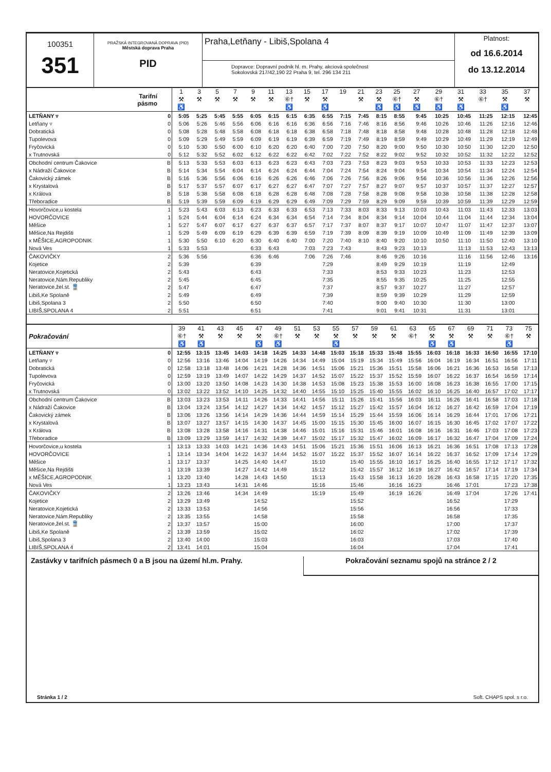100351
351
PRAŽSKÁ INTEGROVANÁ DOPRAVA (PID)
Městská doprava Praha
PID
Praha,Letňany - Libiš,Spolana 4
Dopravce: Dopravní podnik hl. m. Prahy, akciová společnost
Sokolovská 217/42,190 22 Praha 9, tel. 296 134 211
Platnost:
od 16.6.2014
do 13.12.2014
| Tarifní pásmo | | 1 | 3 | 5 | 7 | 9 | 11 | 13 | 15 | 17 | 19 | 21 | 23 | 25 | 27 | 29 | 31 | 33 | 35 | 37 |
| | | ⚒ | ⚒ | ⚒ | ⚒ | ⚒ | ⚒ | ⑥† | ⚒ | ⚒ | | ⚒ | ⚒ | ⑥† | ⚒ | ⑥† | ⚒ | ⑥† | ⚒ | ⚒ |
| | | ♿ | | | | | | ♿ | | ♿ | | | ♿ | ♿ | ♿ | ♿ | ♿ | | ♿ | |
| LETŇANY ▿ | 0 | 5:05 | 5:25 | 5:45 | 5:55 | 6:05 | 6:15 | 6:15 | 6:35 | 6:55 | 7:15 | 7:45 | 8:15 | 8:55 | 9:45 | 10:25 | 10:45 | 11:25 | 12:15 | 12:45 |
| Letňany ▿ | 0 | 5:06 | 5:26 | 5:46 | 5:56 | 6:06 | 6:16 | 6:16 | 6:36 | 6:56 | 7:16 | 7:46 | 8:16 | 8:56 | 9:46 | 10:26 | 10:46 | 11:26 | 12:16 | 12:46 |
| Dobratická | 0 | 5:08 | 5:28 | 5:48 | 5:58 | 6:08 | 6:18 | 6:18 | 6:38 | 6:58 | 7:18 | 7:48 | 8:18 | 8:58 | 9:48 | 10:28 | 10:48 | 11:28 | 12:18 | 12:48 |
| Tupolevova | 0 | 5:09 | 5:29 | 5:49 | 5:59 | 6:09 | 6:19 | 6:19 | 6:39 | 6:59 | 7:19 | 7:49 | 8:19 | 8:59 | 9:49 | 10:29 | 10:49 | 11:29 | 12:19 | 12:49 |
| Fryčovická | 0 | 5:10 | 5:30 | 5:50 | 6:00 | 6:10 | 6:20 | 6:20 | 6:40 | 7:00 | 7:20 | 7:50 | 8:20 | 9:00 | 9:50 | 10:30 | 10:50 | 11:30 | 12:20 | 12:50 |
| x Trutnovská | 0 | 5:12 | 5:32 | 5:52 | 6:02 | 6:12 | 6:22 | 6:22 | 6:42 | 7:02 | 7:22 | 7:52 | 8:22 | 9:02 | 9:52 | 10:32 | 10:52 | 11:32 | 12:22 | 12:52 |
| Obchodní centrum Čakovice | B | 5:13 | 5:33 | 5:53 | 6:03 | 6:13 | 6:23 | 6:23 | 6:43 | 7:03 | 7:23 | 7:53 | 8:23 | 9:03 | 9:53 | 10:33 | 10:53 | 11:33 | 12:23 | 12:53 |
| x Nádraží Čakovice | B | 5:14 | 5:34 | 5:54 | 6:04 | 6:14 | 6:24 | 6:24 | 6:44 | 7:04 | 7:24 | 7:54 | 8:24 | 9:04 | 9:54 | 10:34 | 10:54 | 11:34 | 12:24 | 12:54 |
| Čakovický zámek | B | 5:16 | 5:36 | 5:56 | 6:06 | 6:16 | 6:26 | 6:26 | 6:46 | 7:06 | 7:26 | 7:56 | 8:26 | 9:06 | 9:56 | 10:36 | 10:56 | 11:36 | 12:26 | 12:56 |
| x Krystalová | B | 5:17 | 5:37 | 5:57 | 6:07 | 6:17 | 6:27 | 6:27 | 6:47 | 7:07 | 7:27 | 7:57 | 8:27 | 9:07 | 9:57 | 10:37 | 10:57 | 11:37 | 12:27 | 12:57 |
| x Králova | B | 5:18 | 5:38 | 5:58 | 6:08 | 6:18 | 6:28 | 6:28 | 6:48 | 7:08 | 7:28 | 7:58 | 8:28 | 9:08 | 9:58 | 10:38 | 10:58 | 11:38 | 12:28 | 12:58 |
| Třeboradice | B | 5:19 | 5:39 | 5:59 | 6:09 | 6:19 | 6:29 | 6:29 | 6:49 | 7:09 | 7:29 | 7:59 | 8:29 | 9:09 | 9:59 | 10:39 | 10:59 | 11:39 | 12:29 | 12:59 |
| Hovorčovice,u kostela | 1 | 5:23 | 5:43 | 6:03 | 6:13 | 6:23 | 6:33 | 6:33 | 6:53 | 7:13 | 7:33 | 8:03 | 8:33 | 9:13 | 10:03 | 10:43 | 11:03 | 11:43 | 12:33 | 13:03 |
| HOVORČOVICE | 1 | 5:24 | 5:44 | 6:04 | 6:14 | 6:24 | 6:34 | 6:34 | 6:54 | 7:14 | 7:34 | 8:04 | 8:34 | 9:14 | 10:04 | 10:44 | 11:04 | 11:44 | 12:34 | 13:04 |
| Měšice | 1 | 5:27 | 5:47 | 6:07 | 6:17 | 6:27 | 6:37 | 6:37 | 6:57 | 7:17 | 7:37 | 8:07 | 8:37 | 9:17 | 10:07 | 10:47 | 11:07 | 11:47 | 12:37 | 13:07 |
| Měšice,Na Rejdišti | 1 | 5:29 | 5:49 | 6:09 | 6:19 | 6:29 | 6:39 | 6:39 | 6:59 | 7:19 | 7:39 | 8:09 | 8:39 | 9:19 | 10:09 | 10:49 | 11:09 | 11:49 | 12:39 | 13:09 |
| x MĚŠICE,AGROPODNIK | 1 | 5:30 | 5:50 | 6:10 | 6:20 | 6:30 | 6:40 | 6:40 | 7:00 | 7:20 | 7:40 | 8:10 | 8:40 | 9:20 | 10:10 | 10:50 | 11:10 | 11:50 | 12:40 | 13:10 |
| Nová Ves | 1 | 5:33 | 5:53 | | | 6:33 | 6:43 | | 7:03 | 7:23 | 7:43 | | 8:43 | 9:23 | 10:13 | | 11:13 | 11:53 | 12:43 | 13:13 |
| ČAKOVIČKY | 2 | 5:36 | 5:56 | | | 6:36 | 6:46 | | 7:06 | 7:26 | 7:46 | | 8:46 | 9:26 | 10:16 | | 11:16 | 11:56 | 12:46 | 13:16 |
| Kojetice | 2 | 5:39 | | | | 6:39 | | | | 7:29 | | | 8:49 | 9:29 | 10:19 | | 11:19 | | 12:49 | |
| Neratovice,Kojetická | 2 | 5:43 | | | | 6:43 | | | | 7:33 | | | 8:53 | 9:33 | 10:23 | | 11:23 | | 12:53 | |
| Neratovice,Nám.Republiky | 2 | 5:45 | | | | 6:45 | | | | 7:35 | | | 8:55 | 9:35 | 10:25 | | 11:25 | | 12:55 | |
| Neratovice,žel.st. 🚆 | 2 | 5:47 | | | | 6:47 | | | | 7:37 | | | 8:57 | 9:37 | 10:27 | | 11:27 | | 12:57 | |
| Libiš,Ke Spolaně | 2 | 5:49 | | | | 6:49 | | | | 7:39 | | | 8:59 | 9:39 | 10:29 | | 11:29 | | 12:59 | |
| Libiš,Spolana 3 | 2 | 5:50 | | | | 6:50 | | | | 7:40 | | | 9:00 | 9:40 | 10:30 | | 11:30 | | 13:00 | |
| LIBIŠ,SPOLANA 4 | 2 | 5:51 | | | | 6:51 | | | | 7:41 | | | 9:01 | 9:41 | 10:31 | | 11:31 | | 13:01 | |
| Pokračování | | 39 | 41 | 43 | 45 | 47 | 49 | 51 | 53 | 55 | 57 | 59 | 61 | 63 | 65 | 67 | 69 | 71 | 73 | 75 |
| | | ⑥† | ⚒ | ⚒ | ⚒ | ⚒ | ⑥† | ⚒ | ⚒ | ⚒ | ⚒ | ⚒ | ⚒ | ⑥† | ⚒ | ⚒ | ⚒ | ⚒ | ⑥† | ⚒ |
| | | ♿ | ♿ | | | ♿ | ♿ | | | ♿ | | | | | ♿ | ♿ | | | ♿ | |
| LETŇANY ▿ | 0 | 12:55 | 13:15 | 13:45 | 14:03 | 14:18 | 14:25 | 14:33 | 14:48 | 15:03 | 15:18 | 15:33 | 15:48 | 15:55 | 16:03 | 16:18 | 16:33 | 16:50 | 16:55 | 17:10 |
| Letňany ▿ | 0 | 12:56 | 13:16 | 13:46 | 14:04 | 14:19 | 14:26 | 14:34 | 14:49 | 15:04 | 15:19 | 15:34 | 15:49 | 15:56 | 16:04 | 16:19 | 16:34 | 16:51 | 16:56 | 17:11 |
| Dobratická | 0 | 12:58 | 13:18 | 13:48 | 14:06 | 14:21 | 14:28 | 14:36 | 14:51 | 15:06 | 15:21 | 15:36 | 15:51 | 15:58 | 16:06 | 16:21 | 16:36 | 16:53 | 16:58 | 17:13 |
| Tupolevova | 0 | 12:59 | 13:19 | 13:49 | 14:07 | 14:22 | 14:29 | 14:37 | 14:52 | 15:07 | 15:22 | 15:37 | 15:52 | 15:59 | 16:07 | 16:22 | 16:37 | 16:54 | 16:59 | 17:14 |
| Fryčovická | 0 | 13:00 | 13:20 | 13:50 | 14:08 | 14:23 | 14:30 | 14:38 | 14:53 | 15:08 | 15:23 | 15:38 | 15:53 | 16:00 | 16:08 | 16:23 | 16:38 | 16:55 | 17:00 | 17:15 |
| x Trutnovská | 0 | 13:02 | 13:22 | 13:52 | 14:10 | 14:25 | 14:32 | 14:40 | 14:55 | 15:10 | 15:25 | 15:40 | 15:55 | 16:02 | 16:10 | 16:25 | 16:40 | 16:57 | 17:02 | 17:17 |
| Obchodní centrum Čakovice | B | 13:03 | 13:23 | 13:53 | 14:11 | 14:26 | 14:33 | 14:41 | 14:56 | 15:11 | 15:26 | 15:41 | 15:56 | 16:03 | 16:11 | 16:26 | 16:41 | 16:58 | 17:03 | 17:18 |
| x Nádraží Čakovice | B | 13:04 | 13:24 | 13:54 | 14:12 | 14:27 | 14:34 | 14:42 | 14:57 | 15:12 | 15:27 | 15:42 | 15:57 | 16:04 | 16:12 | 16:27 | 16:42 | 16:59 | 17:04 | 17:19 |
| Čakovický zámek | B | 13:06 | 13:26 | 13:56 | 14:14 | 14:29 | 14:36 | 14:44 | 14:59 | 15:14 | 15:29 | 15:44 | 15:59 | 16:06 | 16:14 | 16:29 | 16:44 | 17:01 | 17:06 | 17:21 |
| x Krystalová | B | 13:07 | 13:27 | 13:57 | 14:15 | 14:30 | 14:37 | 14:45 | 15:00 | 15:15 | 15:30 | 15:45 | 16:00 | 16:07 | 16:15 | 16:30 | 16:45 | 17:02 | 17:07 | 17:22 |
| x Králova | B | 13:08 | 13:28 | 13:58 | 14:16 | 14:31 | 14:38 | 14:46 | 15:01 | 15:16 | 15:31 | 15:46 | 16:01 | 16:08 | 16:16 | 16:31 | 16:46 | 17:03 | 17:08 | 17:23 |
| Třeboradice | B | 13:09 | 13:29 | 13:59 | 14:17 | 14:32 | 14:39 | 14:47 | 15:02 | 15:17 | 15:32 | 15:47 | 16:02 | 16:09 | 16:17 | 16:32 | 16:47 | 17:04 | 17:09 | 17:24 |
| Hovorčovice,u kostela | 1 | 13:13 | 13:33 | 14:03 | 14:21 | 14:36 | 14:43 | 14:51 | 15:06 | 15:21 | 15:36 | 15:51 | 16:06 | 16:13 | 16:21 | 16:36 | 16:51 | 17:08 | 17:13 | 17:28 |
| HOVORČOVICE | 1 | 13:14 | 13:34 | 14:04 | 14:22 | 14:37 | 14:44 | 14:52 | 15:07 | 15:22 | 15:37 | 15:52 | 16:07 | 16:14 | 16:22 | 16:37 | 16:52 | 17:09 | 17:14 | 17:29 |
| Měšice | 1 | 13:17 | 13:37 | | 14:25 | 14:40 | 14:47 | | 15:10 | | 15:40 | 15:55 | 16:10 | 16:17 | 16:25 | 16:40 | 16:55 | 17:12 | 17:17 | 17:32 |
| Měšice,Na Rejdišti | 1 | 13:19 | 13:39 | | 14:27 | 14:42 | 14:49 | | 15:12 | | 15:42 | 15:57 | 16:12 | 16:19 | 16:27 | 16:42 | 16:57 | 17:14 | 17:19 | 17:34 |
| x MĚŠICE,AGROPODNIK | 1 | 13:20 | 13:40 | | 14:28 | 14:43 | 14:50 | | 15:13 | | 15:43 | 15:58 | 16:13 | 16:20 | 16:28 | 16:43 | 16:58 | 17:15 | 17:20 | 17:35 |
| Nová Ves | 1 | 13:23 | 13:43 | | 14:31 | 14:46 | | | 15:16 | | 15:46 | | 16:16 | 16:23 | | 16:46 | 17:01 | | 17:23 | 17:38 |
| ČAKOVIČKY | 2 | 13:26 | 13:46 | | 14:34 | 14:49 | | | 15:19 | | 15:49 | | 16:19 | 16:26 | | 16:49 | 17:04 | | 17:26 | 17:41 |
| Kojetice | 2 | 13:29 | 13:49 | | | 14:52 | | | | | 15:52 | | | | | 16:52 | | | 17:29 | |
| Neratovice,Kojetická | 2 | 13:33 | 13:53 | | | 14:56 | | | | | 15:56 | | | | | 16:56 | | | 17:33 | |
| Neratovice,Nám.Republiky | 2 | 13:35 | 13:55 | | | 14:58 | | | | | 15:58 | | | | | 16:58 | | | 17:35 | |
| Neratovice,žel.st. 🚆 | 2 | 13:37 | 13:57 | | | 15:00 | | | | | 16:00 | | | | | 17:00 | | | 17:37 | |
| Libiš,Ke Spolaně | 2 | 13:39 | 13:59 | | | 15:02 | | | | | 16:02 | | | | | 17:02 | | | 17:39 | |
| Libiš,Spolana 3 | 2 | 13:40 | 14:00 | | | 15:03 | | | | | 16:03 | | | | | 17:03 | | | 17:40 | |
| LIBIŠ,SPOLANA 4 | 2 | 13:41 | 14:01 | | | 15:04 | | | | | 16:04 | | | | | 17:04 | | | 17:41 | |
Zastávky v tarifních pásmech 0 a B jsou na území hl.m. Prahy. Pokračování seznamu spojů na stránce 2 / 2
Stránka 1 / 2 Soft. CHAPS spol. s r.o.